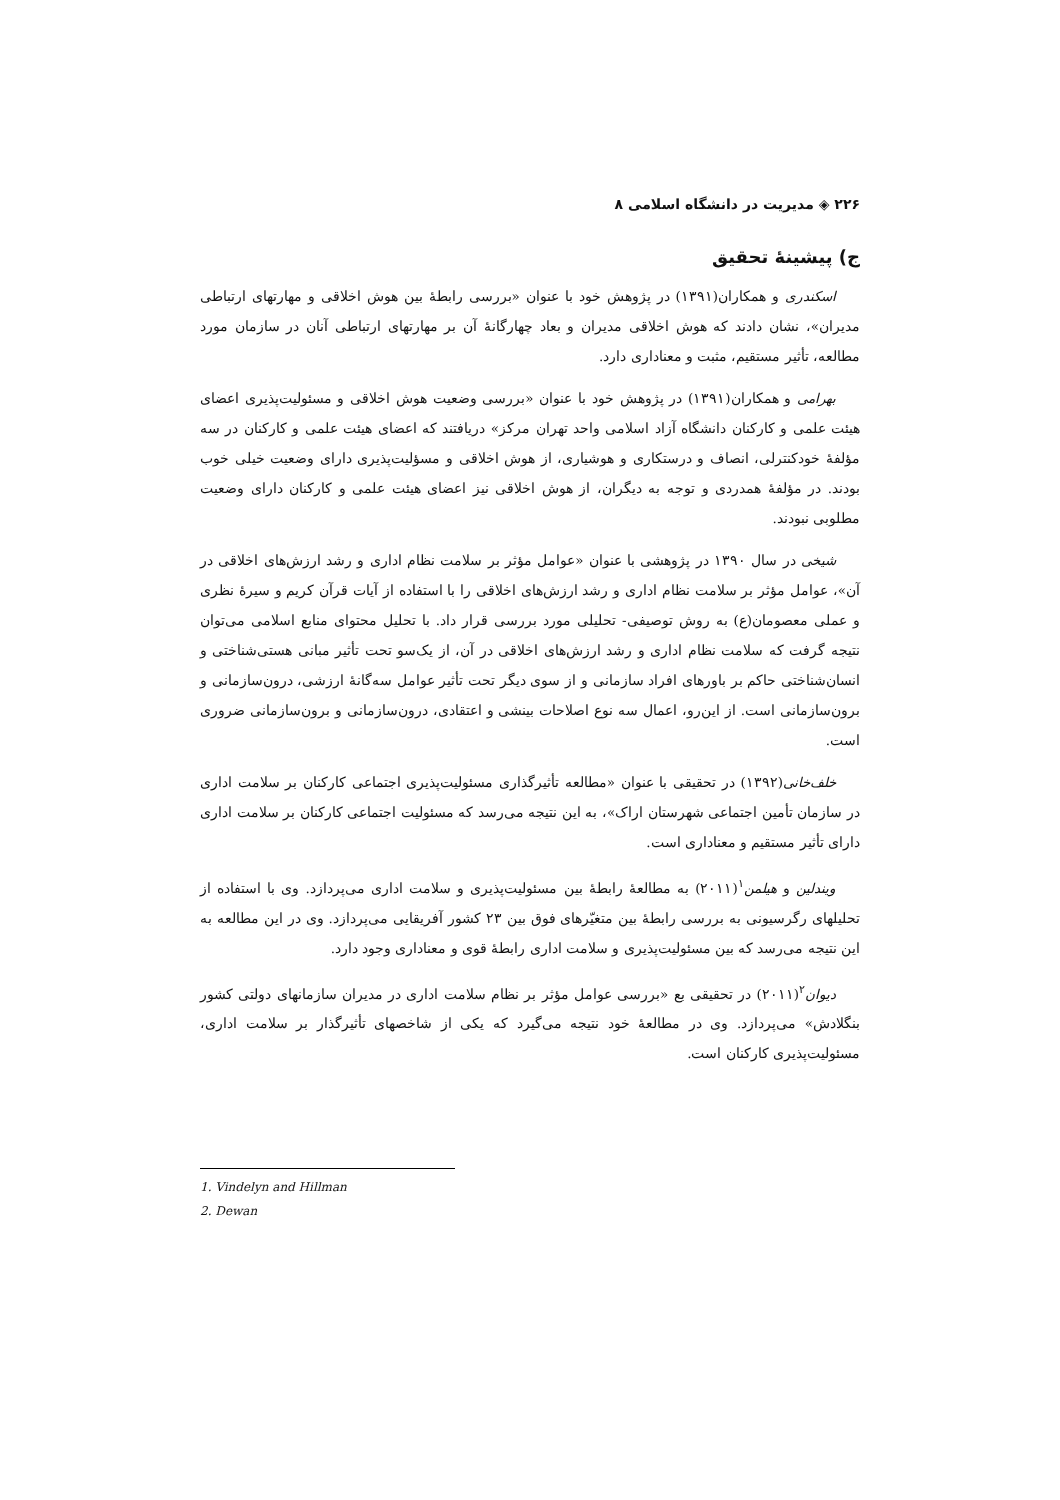۲۲۶ ◈ مدیریت در دانشگاه اسلامی ۸
ج) پیشینهٔ تحقیق
اسکندری و همکاران(۱۳۹۱) در پژوهش خود با عنوان «بررسی رابطهٔ بین هوش اخلاقی و مهارتهای ارتباطی مدیران»، نشان دادند که هوش اخلاقی مدیران و بعاد چهارگانهٔ آن بر مهارتهای ارتباطی آنان در سازمان مورد مطالعه، تأثیر مستقیم، مثبت و معناداری دارد.
بهرامی و همکاران(۱۳۹۱) در پژوهش خود با عنوان «بررسی وضعیت هوش اخلاقی و مسئولیت‌پذیری اعضای هیئت علمی و کارکنان دانشگاه آزاد اسلامی واحد تهران مرکز» دریافتند که اعضای هیئت علمی و کارکنان در سه مؤلفهٔ خودکنترلی، انصاف و درستکاری و هوشیاری، از هوش اخلاقی و مسؤلیت‌پذیری دارای وضعیت خیلی خوب بودند. در مؤلفهٔ همدردی و توجه به دیگران، از هوش اخلاقی نیز اعضای هیئت علمی و کارکنان دارای وضعیت مطلوبی نبودند.
شیخی در سال ۱۳۹۰ در پژوهشی با عنوان «عوامل مؤثر بر سلامت نظام اداری و رشد ارزش‌های اخلاقی در آن»، عوامل مؤثر بر سلامت نظام اداری و رشد ارزش‌های اخلاقی را با استفاده از آیات قرآن کریم و سیرهٔ نظری و عملی معصومان(ع) به روش توصیفی- تحلیلی مورد بررسی قرار داد. با تحلیل محتوای منابع اسلامی می‌توان نتیجه گرفت که سلامت نظام اداری و رشد ارزش‌های اخلاقی در آن، از یک‌سو تحت تأثیر مبانی هستی‌شناختی و انسان‌شناختی حاکم بر باورهای افراد سازمانی و از سوی دیگر تحت تأثیر عوامل سه‌گانهٔ ارزشی، درون‌سازمانی و برون‌سازمانی است. از این‌رو، اعمال سه نوع اصلاحات بینشی و اعتقادی، درون‌سازمانی و برون‌سازمانی ضروری است.
خلف‌خانی(۱۳۹۲) در تحقیقی با عنوان «مطالعه تأثیرگذاری مسئولیت‌پذیری اجتماعی کارکنان بر سلامت اداری در سازمان تأمین اجتماعی شهرستان اراک»، به این نتیجه می‌رسد که مسئولیت اجتماعی کارکنان بر سلامت اداری دارای تأثیر مستقیم و معناداری است.
ویندلین و هیلمن<sup>۱</sup>(۲۰۱۱) به مطالعهٔ رابطهٔ بین مسئولیت‌پذیری و سلامت اداری می‌پردازد. وی با استفاده از تحلیلهای رگرسیونی به بررسی رابطهٔ بین متغیّرهای فوق بین ۲۳ کشور آفریقایی می‌پردازد. وی در این مطالعه به این نتیجه می‌رسد که بین مسئولیت‌پذیری و سلامت اداری رابطهٔ قوی و معناداری وجود دارد.
دیوان<sup>۲</sup>(۲۰۱۱) در تحقیقی بع «بررسی عوامل مؤثر بر نظام سلامت اداری در مدیران سازمانهای دولتی کشور بنگلادش» می‌پردازد. وی در مطالعهٔ خود نتیجه می‌گیرد که یکی از شاخصهای تأثیرگذار بر سلامت اداری، مسئولیت‌پذیری کارکنان است.
1. Vindelyn and Hillman
2. Dewan